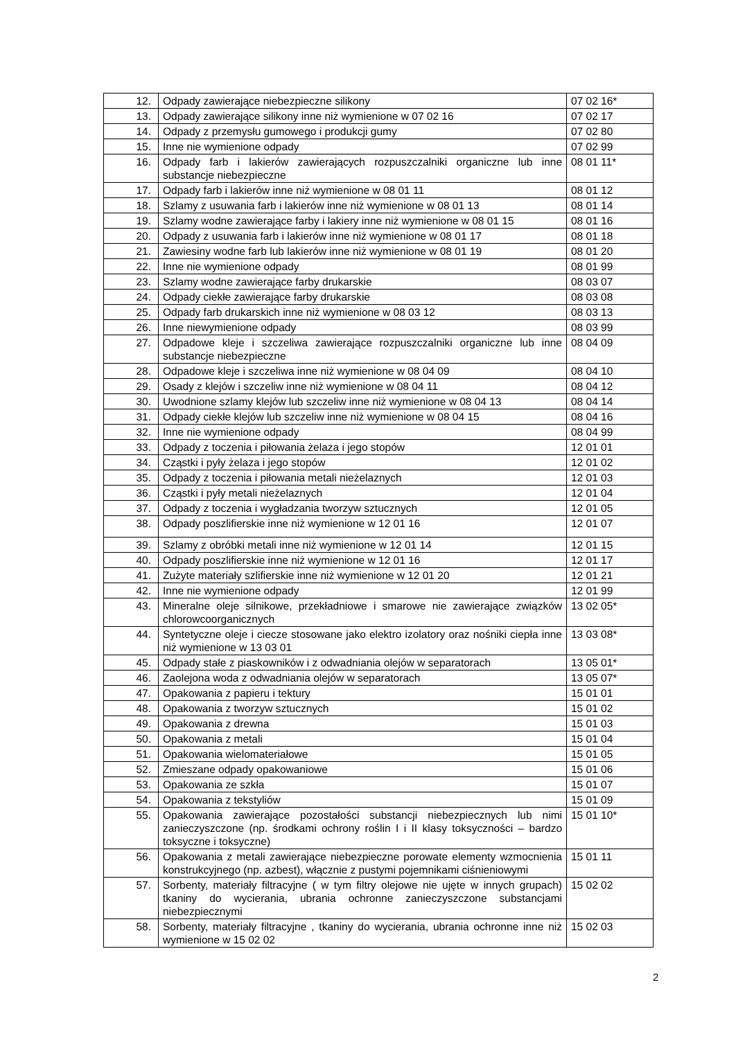| 12. | Odpady zawierające niebezpieczne silikony | 07 02 16* |
| 13. | Odpady zawierające silikony inne niż wymienione w 07 02 16 | 07 02 17 |
| 14. | Odpady z przemysłu gumowego i produkcji gumy | 07 02 80 |
| 15. | Inne nie wymienione odpady | 07 02 99 |
| 16. | Odpady farb i lakierów zawierających rozpuszczalniki organiczne lub inne substancje niebezpieczne | 08 01 11* |
| 17. | Odpady farb i lakierów inne niż wymienione w 08 01 11 | 08 01 12 |
| 18. | Szlamy z usuwania farb i lakierów inne niż wymienione w 08 01 13 | 08 01 14 |
| 19. | Szlamy wodne zawierające farby i lakiery inne niż wymienione w 08 01 15 | 08 01 16 |
| 20. | Odpady z usuwania farb i lakierów inne niż wymienione w 08 01 17 | 08 01 18 |
| 21. | Zawiesiny wodne farb lub lakierów inne niż wymienione w 08 01 19 | 08 01 20 |
| 22. | Inne nie wymienione odpady | 08 01 99 |
| 23. | Szlamy wodne zawierające farby drukarskie | 08 03 07 |
| 24. | Odpady ciekłe zawierające farby drukarskie | 08 03 08 |
| 25. | Odpady farb drukarskich inne niż wymienione w 08 03 12 | 08 03 13 |
| 26. | Inne niewymienione odpady | 08 03 99 |
| 27. | Odpadowe kleje i szczeliwa zawierające rozpuszczalniki organiczne lub inne substancje niebezpieczne | 08 04 09 |
| 28. | Odpadowe kleje i szczeliwa inne niż wymienione w 08 04 09 | 08 04 10 |
| 29. | Osady z klejów i szczeliw inne niż wymienione w 08 04 11 | 08 04 12 |
| 30. | Uwodnione szlamy klejów lub szczeliw inne niż wymienione w 08 04 13 | 08 04 14 |
| 31. | Odpady ciekłe klejów lub szczeliw inne niż wymienione w 08 04 15 | 08 04 16 |
| 32. | Inne nie wymienione odpady | 08 04 99 |
| 33. | Odpady z toczenia i piłowania żelaza i jego stopów | 12 01 01 |
| 34. | Cząstki i pyły żelaza i jego stopów | 12 01 02 |
| 35. | Odpady z toczenia i piłowania metali nieżelaznych | 12 01 03 |
| 36. | Cząstki i pyły metali nieżelaznych | 12 01 04 |
| 37. | Odpady z toczenia i wygładzania tworzyw sztucznych | 12 01 05 |
| 38. | Odpady poszlifierskie inne niż wymienione w 12 01 16 | 12 01 07 |
| 39. | Szlamy z obróbki metali inne niż wymienione w 12 01 14 | 12 01 15 |
| 40. | Odpady poszlifierskie inne niż wymienione w 12 01 16 | 12 01 17 |
| 41. | Zużyte materiały szlifierskie inne niż wymienione w 12 01 20 | 12 01 21 |
| 42. | Inne nie wymienione odpady | 12 01 99 |
| 43. | Mineralne oleje silnikowe, przekładniowe i smarowe nie zawierające związków chlorowcoorganicznych | 13 02 05* |
| 44. | Syntetyczne oleje i ciecze stosowane jako elektro izolatory oraz nośniki ciepła inne niż wymienione w 13 03 01 | 13 03 08* |
| 45. | Odpady stałe z piaskowników i z odwadniania olejów w separatorach | 13 05 01* |
| 46. | Zaolejona woda z odwadniania olejów w separatorach | 13 05 07* |
| 47. | Opakowania z papieru i tektury | 15 01 01 |
| 48. | Opakowania z tworzyw sztucznych | 15 01 02 |
| 49. | Opakowania z drewna | 15 01 03 |
| 50. | Opakowania z metali | 15 01 04 |
| 51. | Opakowania wielomateriałowe | 15 01 05 |
| 52. | Zmieszane odpady opakowaniowe | 15 01 06 |
| 53. | Opakowania ze szkła | 15 01 07 |
| 54. | Opakowania z tekstyliów | 15 01 09 |
| 55. | Opakowania zawierające pozostałości substancji niebezpiecznych lub nimi zanieczyszczone (np. środkami ochrony roślin I i II klasy toksyczności – bardzo toksyczne i toksyczne) | 15 01 10* |
| 56. | Opakowania z metali zawierające niebezpieczne porowate elementy wzmocnienia konstrukcyjnego (np. azbest), włącznie z pustymi pojemnikami ciśnieniowymi | 15 01 11 |
| 57. | Sorbenty, materiały filtracyjne ( w tym filtry olejowe nie ujęte w innych grupach) tkaniny do wycierania, ubrania ochronne zanieczyszczone substancjami niebezpiecznymi | 15 02 02 |
| 58. | Sorbenty, materiały filtracyjne , tkaniny do wycierania, ubrania ochronne inne niż wymienione w 15 02 02 | 15 02 03 |
2